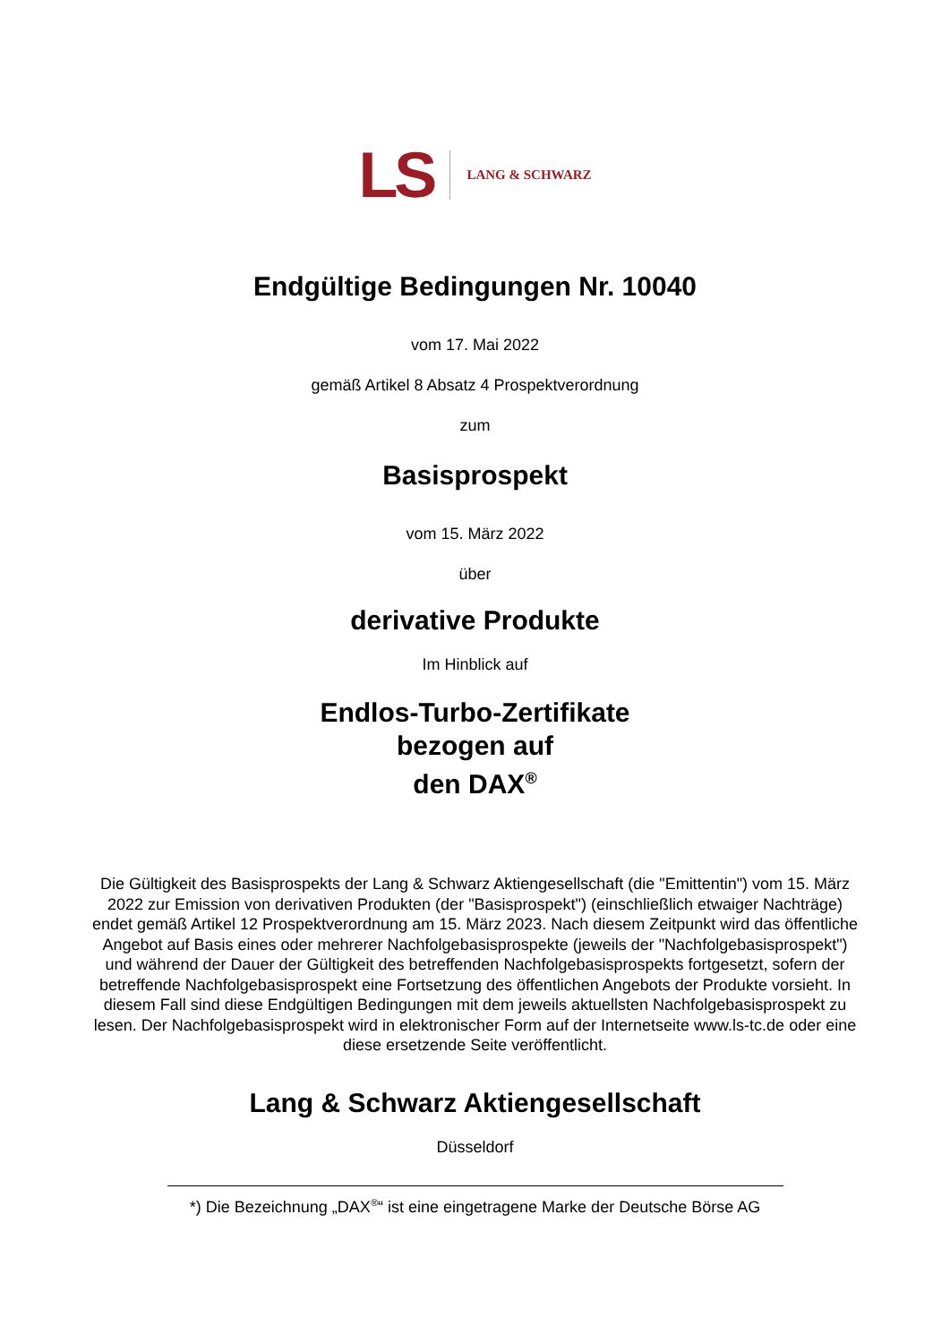LS LANG & SCHWARZ
Endgültige Bedingungen Nr. 10040
vom 17. Mai 2022
gemäß Artikel 8 Absatz 4 Prospektverordnung
zum
Basisprospekt
vom 15. März 2022
über
derivative Produkte
Im Hinblick auf
Endlos-Turbo-Zertifikate
bezogen auf
den DAX<sup>®</sup>
Die Gültigkeit des Basisprospekts der Lang & Schwarz Aktiengesellschaft (die "Emittentin") vom 15. März 2022 zur Emission von derivativen Produkten (der "Basisprospekt") (einschließlich etwaiger Nachträge) endet gemäß Artikel 12 Prospektverordnung am 15. März 2023. Nach diesem Zeitpunkt wird das öffentliche Angebot auf Basis eines oder mehrerer Nachfolgebasisprospekte (jeweils der "Nachfolgebasisprospekt") und während der Dauer der Gültigkeit des betreffenden Nachfolgebasisprospekts fortgesetzt, sofern der betreffende Nachfolgebasisprospekt eine Fortsetzung des öffentlichen Angebots der Produkte vorsieht. In diesem Fall sind diese Endgültigen Bedingungen mit dem jeweils aktuellsten Nachfolgebasisprospekt zu lesen. Der Nachfolgebasisprospekt wird in elektronischer Form auf der Internetseite www.ls-tc.de oder eine diese ersetzende Seite veröffentlicht.
Lang & Schwarz Aktiengesellschaft
Düsseldorf
*) Die Bezeichnung „DAX<sup>®</sup>“ ist eine eingetragene Marke der Deutsche Börse AG